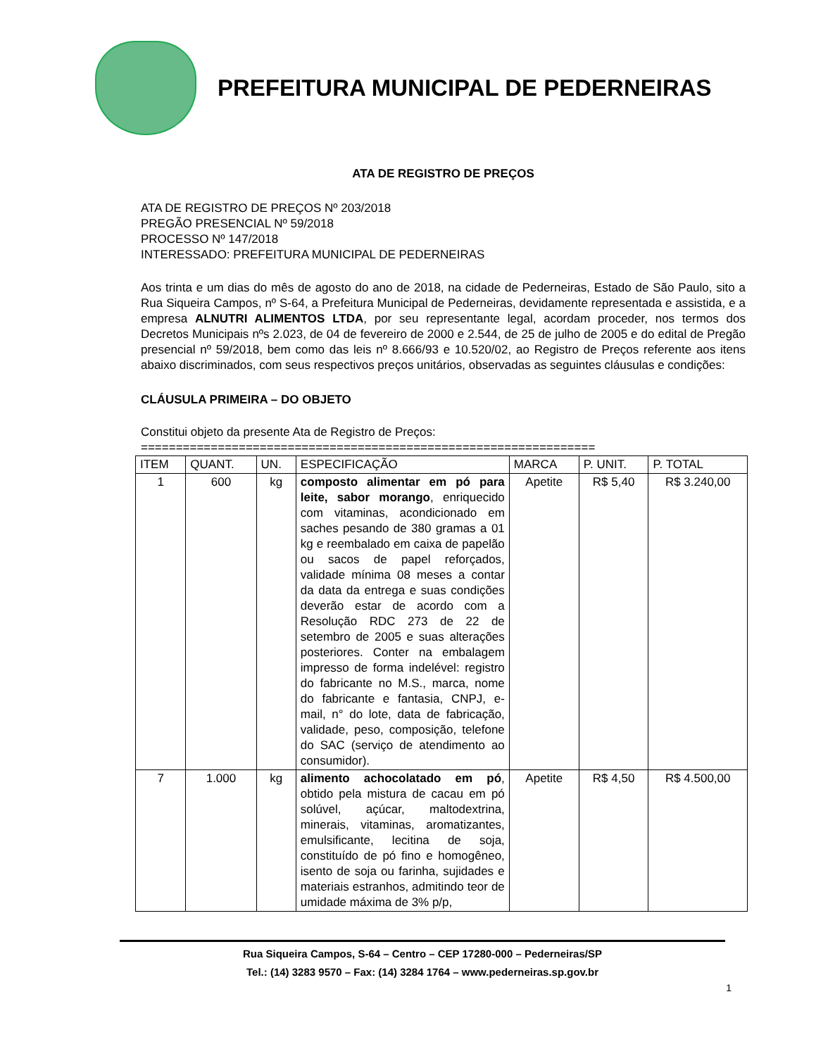PREFEITURA MUNICIPAL DE PEDERNEIRAS
ATA DE REGISTRO DE PREÇOS
ATA DE REGISTRO DE PREÇOS Nº 203/2018
PREGÃO PRESENCIAL Nº 59/2018
PROCESSO Nº 147/2018
INTERESSADO: PREFEITURA MUNICIPAL DE PEDERNEIRAS
Aos trinta e um dias do mês de agosto do ano de 2018, na cidade de Pederneiras, Estado de São Paulo, sito a Rua Siqueira Campos, nº S-64, a Prefeitura Municipal de Pederneiras, devidamente representada e assistida, e a empresa ALNUTRI ALIMENTOS LTDA, por seu representante legal, acordam proceder, nos termos dos Decretos Municipais nºs 2.023, de 04 de fevereiro de 2000 e 2.544, de 25 de julho de 2005 e do edital de Pregão presencial nº 59/2018, bem como das leis nº 8.666/93 e 10.520/02, ao Registro de Preços referente aos itens abaixo discriminados, com seus respectivos preços unitários, observadas as seguintes cláusulas e condições:
CLÁUSULA PRIMEIRA – DO OBJETO
Constitui objeto da presente Ata de Registro de Preços:
=================================================================
| ITEM | QUANT. | UN. | ESPECIFICAÇÃO | MARCA | P. UNIT. | P. TOTAL |
| --- | --- | --- | --- | --- | --- | --- |
| 1 | 600 | kg | composto alimentar em pó para leite, sabor morango , enriquecido com vitaminas, acondicionado em saches pesando de 380 gramas a 01 kg e reembalado em caixa de papelão ou sacos de papel reforçados, validade mínima 08 meses a contar da data da entrega e suas condições deverão estar de acordo com a Resolução RDC 273 de 22 de setembro de 2005 e suas alterações posteriores. Conter na embalagem impresso de forma indelével: registro do fabricante no M.S., marca, nome do fabricante e fantasia, CNPJ, e-mail, n° do lote, data de fabricação, validade, peso, composição, telefone do SAC (serviço de atendimento ao consumidor). | Apetite | R$ 5,40 | R$ 3.240,00 |
| 7 | 1.000 | kg | alimento achocolatado em pó , obtido pela mistura de cacau em pó solúvel, açúcar, maltodextrina, minerais, vitaminas, aromatizantes, emulsificante, lecitina de soja, constituído de pó fino e homogêneo, isento de soja ou farinha, sujidades e materiais estranhos, admitindo teor de umidade máxima de 3% p/p, | Apetite | R$ 4,50 | R$ 4.500,00 |
Rua Siqueira Campos, S-64 – Centro – CEP 17280-000 – Pederneiras/SP
Tel.: (14) 3283 9570 – Fax: (14) 3284 1764 – www.pederneiras.sp.gov.br
1